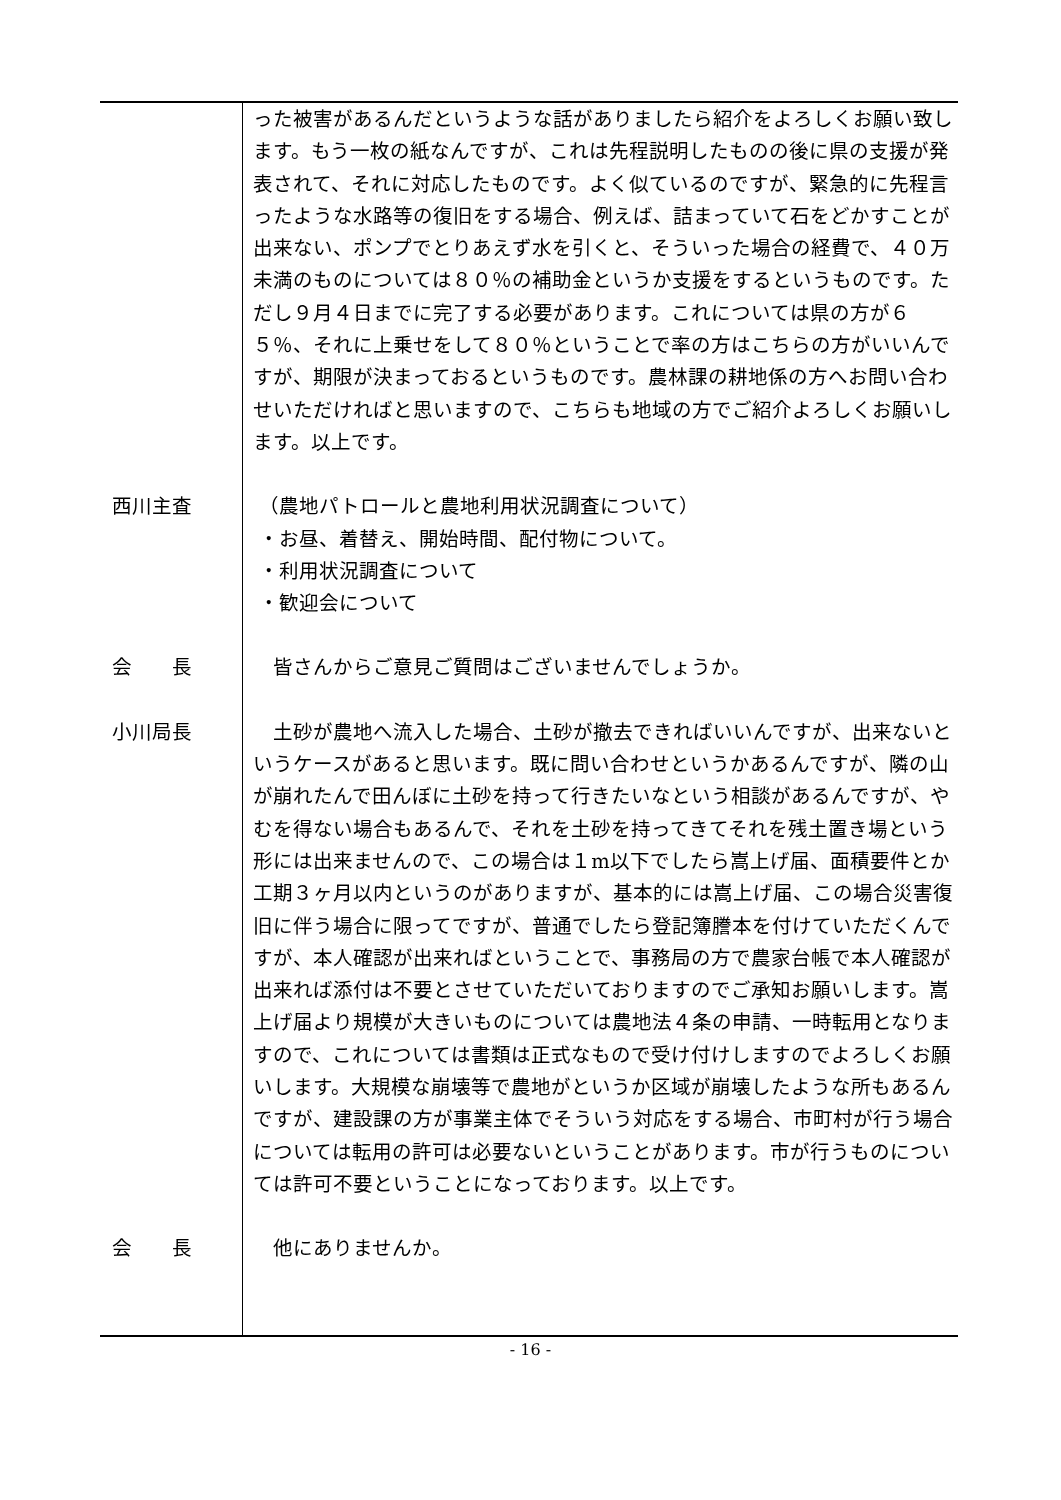った被害があるんだというような話がありましたら紹介をよろしくお願い致します。もう一枚の紙なんですが、これは先程説明したものの後に県の支援が発表されて、それに対応したものです。よく似ているのですが、緊急的に先程言ったような水路等の復旧をする場合、例えば、詰まっていて石をどかすことが出来ない、ポンプでとりあえず水を引くと、そういった場合の経費で、４０万未満のものについては８０％の補助金というか支援をするというものです。ただし９月４日までに完了する必要があります。これについては県の方が６５％、それに上乗せをして８０％ということで率の方はこちらの方がいいんですが、期限が決まっておるというものです。農林課の耕地係の方へお問い合わせいただければと思いますので、こちらも地域の方でご紹介よろしくお願いします。以上です。
西川主査 （農地パトロールと農地利用状況調査について）
・お昼、着替え、開始時間、配付物について。
・利用状況調査について
・歓迎会について
会　　長 　皆さんからご意見ご質問はございませんでしょうか。
小川局長 　土砂が農地へ流入した場合、土砂が撤去できればいいんですが、出来ないというケースがあると思います。既に問い合わせというかあるんですが、隣の山が崩れたんで田んぼに土砂を持って行きたいなという相談があるんですが、やむを得ない場合もあるんで、それを土砂を持ってきてそれを残土置き場という形には出来ませんので、この場合は１m以下でしたら嵩上げ届、面積要件とか工期３ヶ月以内というのがありますが、基本的には嵩上げ届、この場合災害復旧に伴う場合に限ってですが、普通でしたら登記簿謄本を付けていただくんですが、本人確認が出来ればということで、事務局の方で農家台帳で本人確認が出来れば添付は不要とさせていただいておりますのでご承知お願いします。嵩上げ届より規模が大きいものについては農地法４条の申請、一時転用となりますので、これについては書類は正式なもので受け付けしますのでよろしくお願いします。大規模な崩壊等で農地がというか区域が崩壊したような所もあるんですが、建設課の方が事業主体でそういう対応をする場合、市町村が行う場合については転用の許可は必要ないということがあります。市が行うものについては許可不要ということになっております。以上です。
会　　長 　他にありませんか。
- 16 -